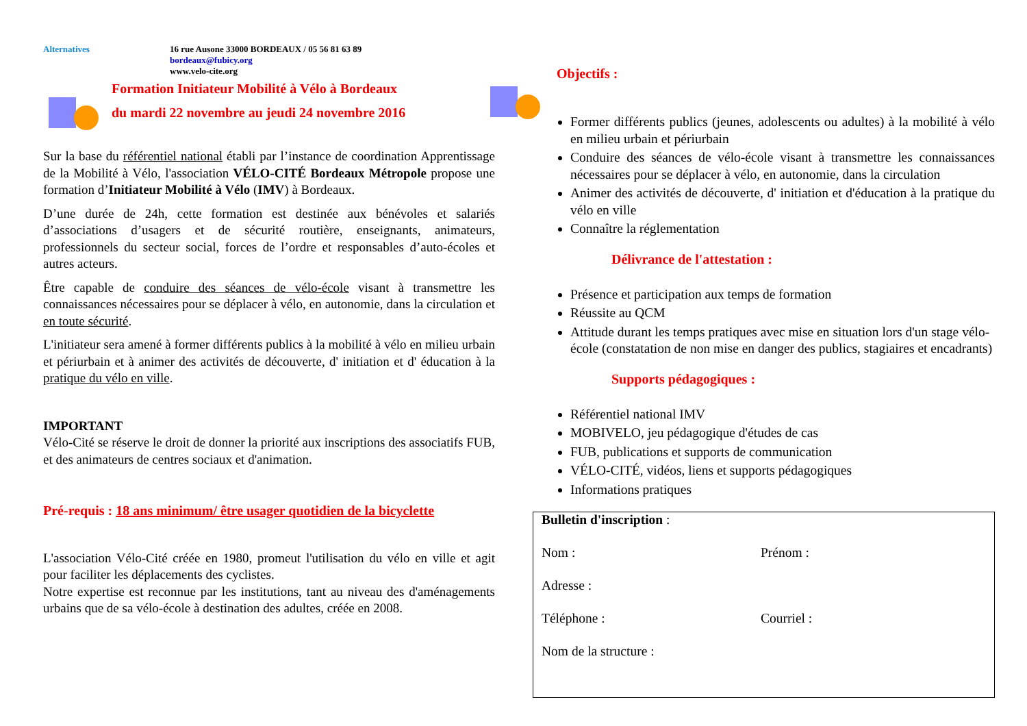Alternatives 16 rue Ausone 33000 BORDEAUX / 05 56 81 63 89
bordeaux@fubicy.org
www.velo-cite.org
Formation Initiateur Mobilité à Vélo à Bordeaux
du mardi 22 novembre au jeudi 24 novembre 2016
Sur la base du référentiel national établi par l’instance de coordination Apprentissage de la Mobilité à Vélo, l'association VÉLO-CITÉ Bordeaux Métropole propose une formation d’Initiateur Mobilité à Vélo (IMV) à Bordeaux.
D’une durée de 24h, cette formation est destinée aux bénévoles et salariés d’associations d’usagers et de sécurité routière, enseignants, animateurs, professionnels du secteur social, forces de l’ordre et responsables d’auto-écoles et autres acteurs.
Être capable de conduire des séances de vélo-école visant à transmettre les connaissances nécessaires pour se déplacer à vélo, en autonomie, dans la circulation et en toute sécurité.
L'initiateur sera amené à former différents publics à la mobilité à vélo en milieu urbain et périurbain et à animer des activités de découverte, d' initiation et d' éducation à la pratique du vélo en ville.
IMPORTANT
Vélo-Cité se réserve le droit de donner la priorité aux inscriptions des associatifs FUB, et des animateurs de centres sociaux et d'animation.
Pré-requis : 18 ans minimum/ être usager quotidien de la bicyclette
L'association Vélo-Cité créée en 1980, promeut l'utilisation du vélo en ville et agit pour faciliter les déplacements des cyclistes.
Notre expertise est reconnue par les institutions, tant au niveau des d'aménagements urbains que de sa vélo-école à destination des adultes, créée en 2008.
Objectifs :
Former différents publics (jeunes, adolescents ou adultes) à la mobilité à vélo en milieu urbain et périurbain
Conduire des séances de vélo-école visant à transmettre les connaissances nécessaires pour se déplacer à vélo, en autonomie, dans la circulation
Animer des activités de découverte, d' initiation et d'éducation à la pratique du vélo en ville
Connaître la réglementation
Délivrance de l'attestation :
Présence et participation aux temps de formation
Réussite au QCM
Attitude durant les temps pratiques avec mise en situation lors d'un stage vélo-école (constatation de non mise en danger des publics, stagiaires et encadrants)
Supports pédagogiques :
Référentiel national IMV
MOBIVELO, jeu pédagogique d'études de cas
FUB, publications et supports de communication
VÉLO-CITÉ, vidéos, liens et supports pédagogiques
Informations pratiques
Bulletin d'inscription :
Nom : Prénom :
Adresse :
Téléphone : Courriel :
Nom de la structure :